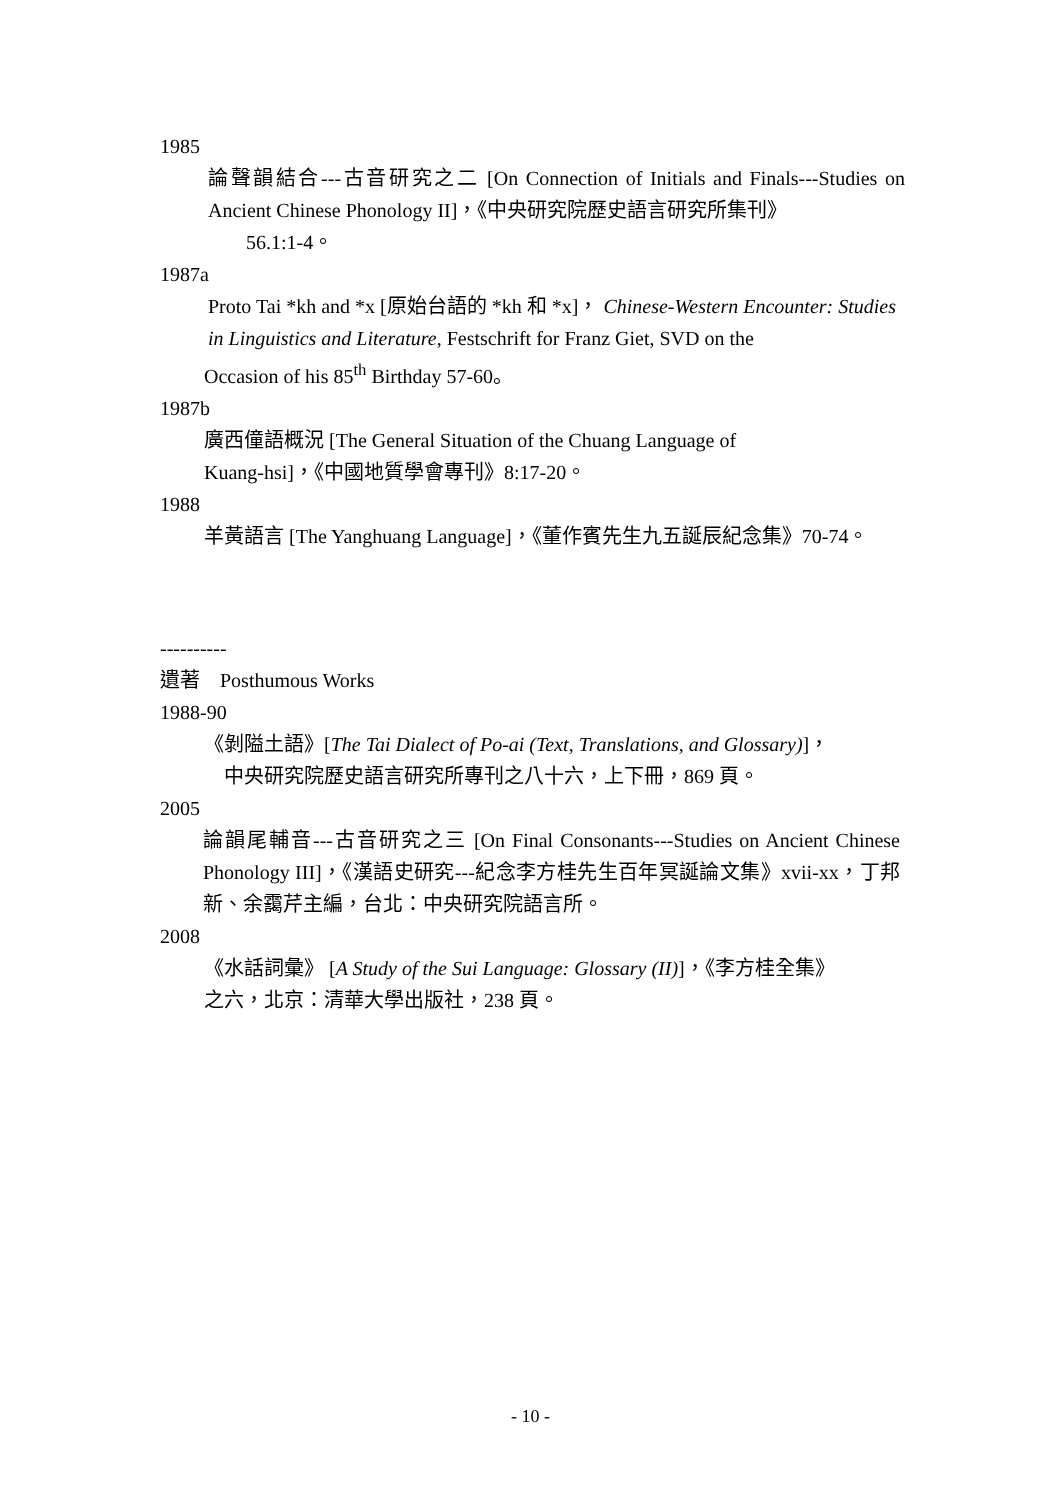1985
論聲韻結合---古音研究之二 [On Connection of Initials and Finals---Studies on Ancient Chinese Phonology II]，《中央研究院歷史語言研究所集刊》
56.1:1-4。
1987a
Proto Tai *kh and *x [原始台語的 *kh 和 *x]， Chinese-Western Encounter: Studies in Linguistics and Literature, Festschrift for Franz Giet, SVD on the
Occasion of his 85<sup>th</sup> Birthday 57-60。
1987b
廣西僮語概況 [The General Situation of the Chuang Language of
Kuang-hsi]，《中國地質學會專刊》8:17-20。
1988
羊黃語言 [The Yanghuang Language]，《董作賓先生九五誕辰紀念集》70-74。
----------
遺著　Posthumous Works
1988-90
《剝隘土語》[The Tai Dialect of Po-ai (Text, Translations, and Glossary)]，
中央研究院歷史語言研究所專刊之八十六，上下冊，869 頁。
2005
論韻尾輔音---古音研究之三 [On Final Consonants---Studies on Ancient Chinese Phonology III]，《漢語史研究---紀念李方桂先生百年冥誕論文集》xvii-xx，丁邦新、余靄芹主編，台北：中央研究院語言所。
2008
《水話詞彙》 [A Study of the Sui Language: Glossary (II)]，《李方桂全集》
之六，北京：清華大學出版社，238 頁。
- 10 -